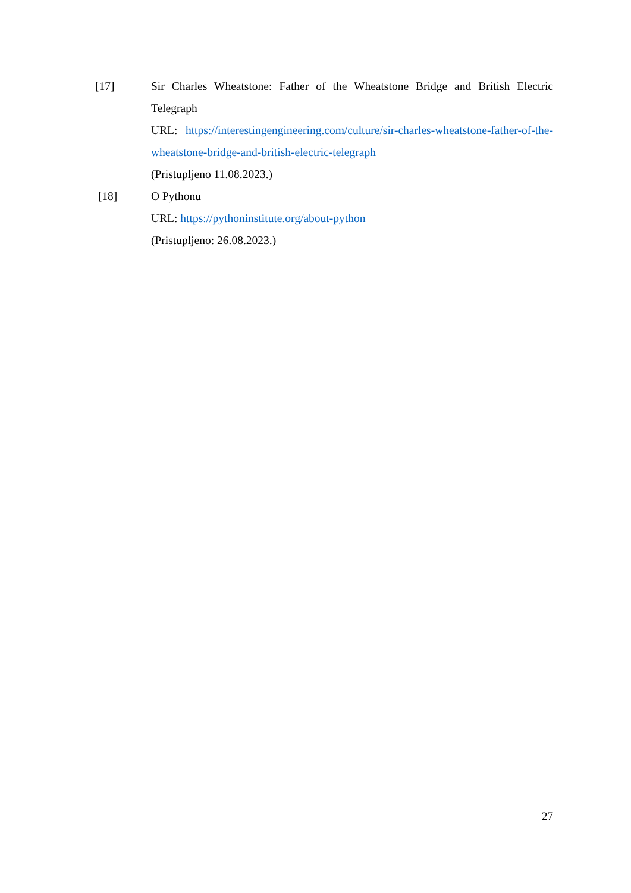[17] Sir Charles Wheatstone: Father of the Wheatstone Bridge and British Electric Telegraph
URL: https://interestingengineering.com/culture/sir-charles-wheatstone-father-of-the-wheatstone-bridge-and-british-electric-telegraph
(Pristupljeno 11.08.2023.)
[18] O Pythonu
URL: https://pythoninstitute.org/about-python
(Pristupljeno: 26.08.2023.)
27